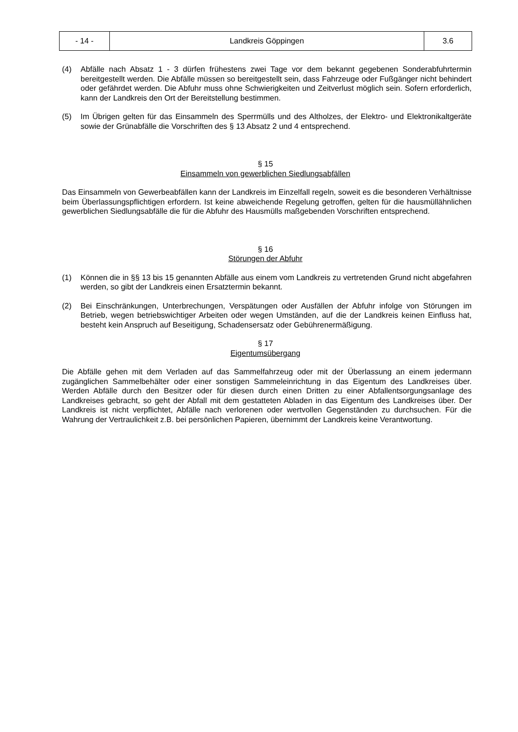| - 14 - | Landkreis Göppingen | 3.6 |
(4) Abfälle nach Absatz 1 - 3 dürfen frühestens zwei Tage vor dem bekannt gegebenen Sonderabfuhrtermin bereitgestellt werden. Die Abfälle müssen so bereitgestellt sein, dass Fahrzeuge oder Fußgänger nicht behindert oder gefährdet werden. Die Abfuhr muss ohne Schwierigkeiten und Zeitverlust möglich sein. Sofern erforderlich, kann der Landkreis den Ort der Bereitstellung bestimmen.
(5) Im Übrigen gelten für das Einsammeln des Sperrmülls und des Altholzes, der Elektro- und Elektronikaltgeräte sowie der Grünabfälle die Vorschriften des § 13 Absatz 2 und 4 entsprechend.
§ 15
Einsammeln von gewerblichen Siedlungsabfällen
Das Einsammeln von Gewerbeabfällen kann der Landkreis im Einzelfall regeln, soweit es die besonderen Verhältnisse beim Überlassungspflichtigen erfordern. Ist keine abweichende Regelung getroffen, gelten für die hausmüllähnlichen gewerblichen Siedlungsabfälle die für die Abfuhr des Hausmülls maßgebenden Vorschriften entsprechend.
§ 16
Störungen der Abfuhr
(1) Können die in §§ 13 bis 15 genannten Abfälle aus einem vom Landkreis zu vertretenden Grund nicht abgefahren werden, so gibt der Landkreis einen Ersatztermin bekannt.
(2) Bei Einschränkungen, Unterbrechungen, Verspätungen oder Ausfällen der Abfuhr infolge von Störungen im Betrieb, wegen betriebswichtiger Arbeiten oder wegen Umständen, auf die der Landkreis keinen Einfluss hat, besteht kein Anspruch auf Beseitigung, Schadensersatz oder Gebührenermäßigung.
§ 17
Eigentumsübergang
Die Abfälle gehen mit dem Verladen auf das Sammelfahrzeug oder mit der Überlassung an einem jedermann zugänglichen Sammelbehälter oder einer sonstigen Sammeleinrichtung in das Eigentum des Landkreises über. Werden Abfälle durch den Besitzer oder für diesen durch einen Dritten zu einer Abfallentsorgungsanlage des Landkreises gebracht, so geht der Abfall mit dem gestatteten Abladen in das Eigentum des Landkreises über. Der Landkreis ist nicht verpflichtet, Abfälle nach verlorenen oder wertvollen Gegenständen zu durchsuchen. Für die Wahrung der Vertraulichkeit z.B. bei persönlichen Papieren, übernimmt der Landkreis keine Verantwortung.